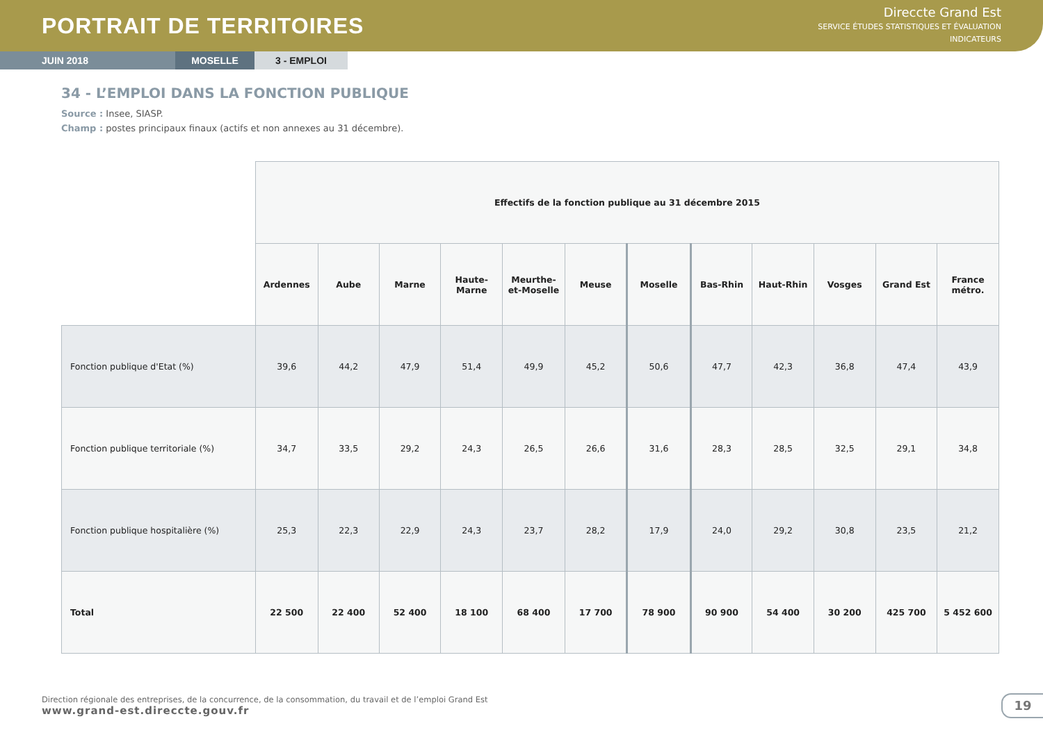PORTRAIT DE TERRITOIRES
Direccte Grand Est
SERVICE ÉTUDES STATISTIQUES ET ÉVALUATION
INDICATEURS
JUIN 2018 MOSELLE 3 - EMPLOI
34 - L’EMPLOI DANS LA FONCTION PUBLIQUE
Source : Insee, SIASP.
Champ : postes principaux finaux (actifs et non annexes au 31 décembre).
| | Effectifs de la fonction publique au 31 décembre 2015 | | | | | | | | | | | |
| | Ardennes | Aube | Marne | Haute- Marne | Meurthe- et-Moselle | Meuse | Moselle | Bas-Rhin | Haut-Rhin | Vosges | Grand Est | France métro. |
| Fonction publique d'Etat (%) | 39,6 | 44,2 | 47,9 | 51,4 | 49,9 | 45,2 | 50,6 | 47,7 | 42,3 | 36,8 | 47,4 | 43,9 |
| Fonction publique territoriale (%) | 34,7 | 33,5 | 29,2 | 24,3 | 26,5 | 26,6 | 31,6 | 28,3 | 28,5 | 32,5 | 29,1 | 34,8 |
| Fonction publique hospitalière (%) | 25,3 | 22,3 | 22,9 | 24,3 | 23,7 | 28,2 | 17,9 | 24,0 | 29,2 | 30,8 | 23,5 | 21,2 |
| Total | 22 500 | 22 400 | 52 400 | 18 100 | 68 400 | 17 700 | 78 900 | 90 900 | 54 400 | 30 200 | 425 700 | 5 452 600 |
Direction régionale des entreprises, de la concurrence, de la consommation, du travail et de l’emploi Grand Est
www.grand-est.direccte.gouv.fr
19